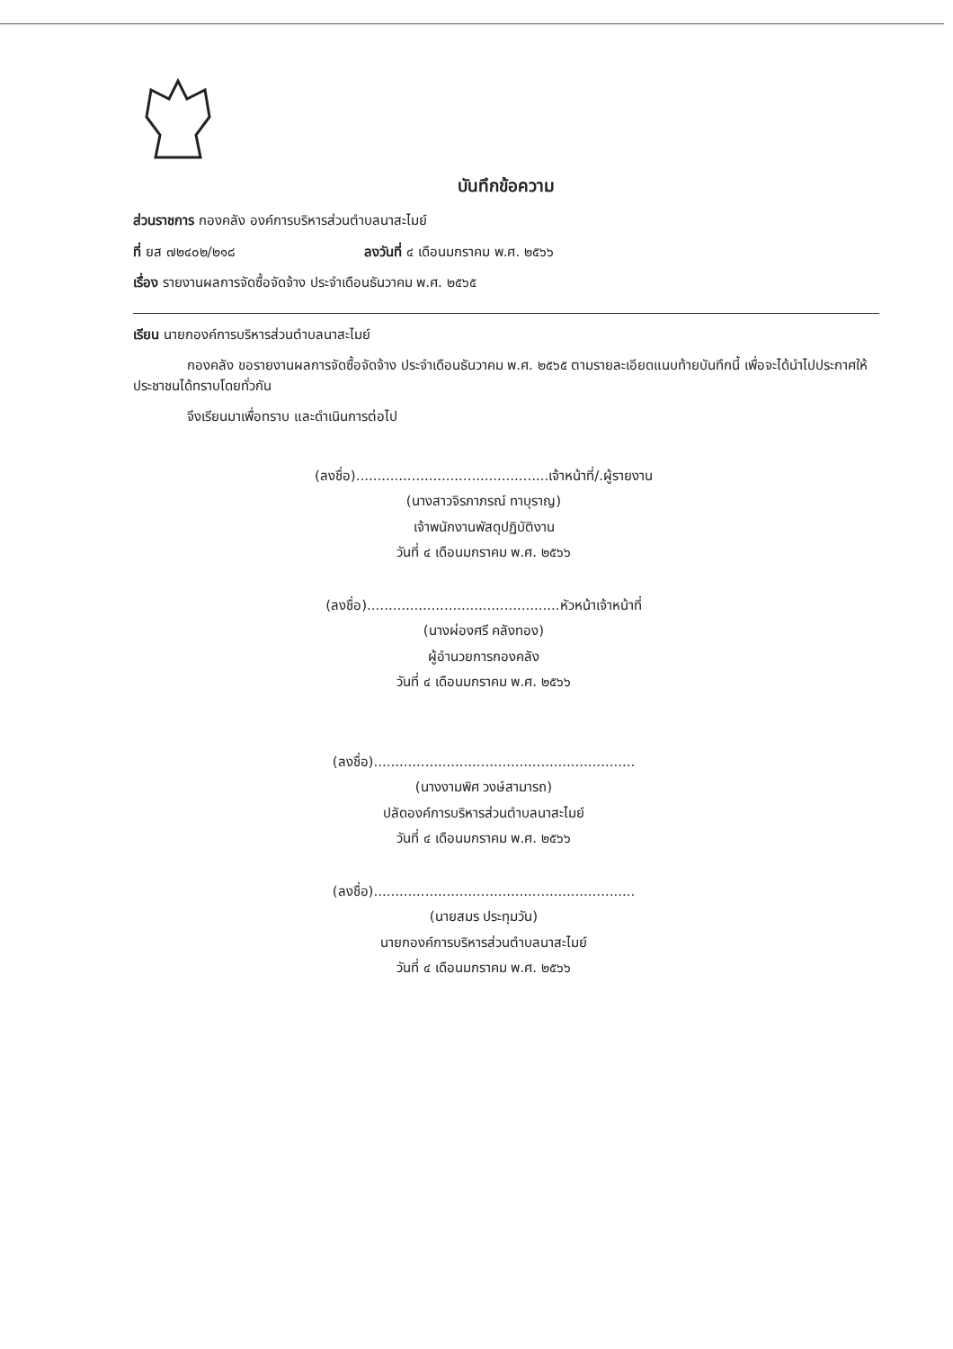บันทึกข้อความ
ส่วนราชการ กองคลัง องค์การบริหารส่วนตำบลนาสะไมย์
ที่ ยส ๗๒๔๐๒/๒๑๘ ลงวันที่ ๔ เดือนมกราคม พ.ศ. ๒๕๖๖
เรื่อง รายงานผลการจัดซื้อจัดจ้าง ประจำเดือนธันวาคม พ.ศ. ๒๕๖๕
เรียน นายกองค์การบริหารส่วนตำบลนาสะไมย์
กองคลัง ขอรายงานผลการจัดซื้อจัดจ้าง ประจำเดือนธันวาคม พ.ศ. ๒๕๖๕ ตามรายละเอียดแนบท้ายบันทึกนี้ เพื่อจะได้นำไปประกาศให้ประชาชนได้ทราบโดยทั่วกัน
จึงเรียนมาเพื่อทราบ และดำเนินการต่อไป
(ลงชื่อ).............................................เจ้าหน้าที่/.ผู้รายงาน
(นางสาวจิรภาภรณ์ ทาบุราญ)
เจ้าพนักงานพัสดุปฏิบัติงาน
วันที่ ๔ เดือนมกราคม พ.ศ. ๒๕๖๖
(ลงชื่อ).............................................หัวหน้าเจ้าหน้าที่
(นางผ่องศรี คลังทอง)
ผู้อำนวยการกองคลัง
วันที่ ๔ เดือนมกราคม พ.ศ. ๒๕๖๖
(ลงชื่อ).............................................................
(นางงามพิศ วงษ์สามารถ)
ปลัดองค์การบริหารส่วนตำบลนาสะไมย์
วันที่ ๔ เดือนมกราคม พ.ศ. ๒๕๖๖
(ลงชื่อ).............................................................
(นายสมร ประทุมวัน)
นายกองค์การบริหารส่วนตำบลนาสะไมย์
วันที่ ๔ เดือนมกราคม พ.ศ. ๒๕๖๖